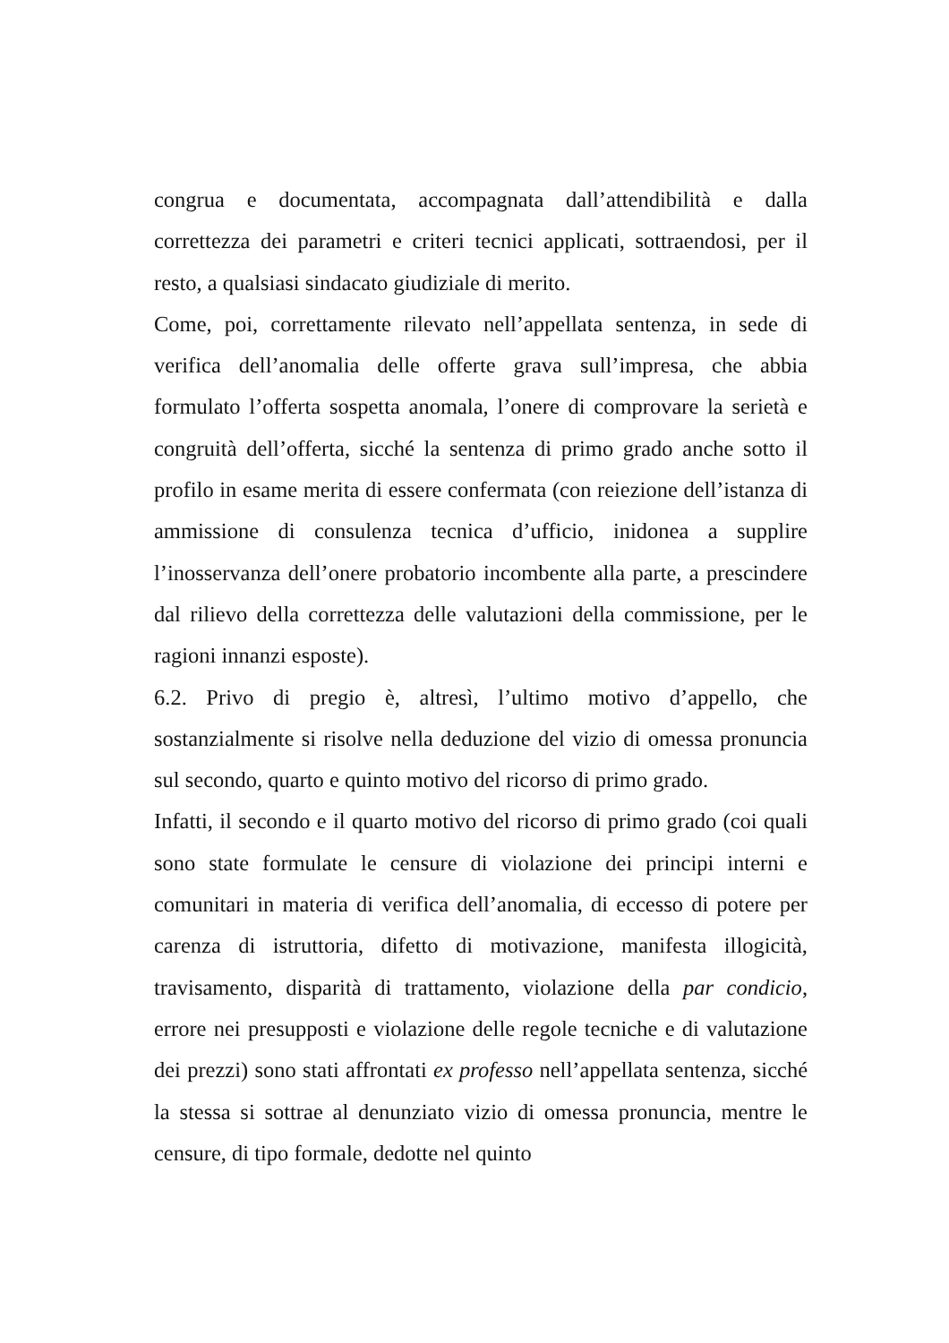congrua e documentata, accompagnata dall’attendibilità e dalla correttezza dei parametri e criteri tecnici applicati, sottraendosi, per il resto, a qualsiasi sindacato giudiziale di merito.
Come, poi, correttamente rilevato nell’appellata sentenza, in sede di verifica dell’anomalia delle offerte grava sull’impresa, che abbia formulato l’offerta sospetta anomala, l’onere di comprovare la serietà e congruità dell’offerta, sicché la sentenza di primo grado anche sotto il profilo in esame merita di essere confermata (con reiezione dell’istanza di ammissione di consulenza tecnica d’ufficio, inidonea a supplire l’inosservanza dell’onere probatorio incombente alla parte, a prescindere dal rilievo della correttezza delle valutazioni della commissione, per le ragioni innanzi esposte).
6.2. Privo di pregio è, altresì, l’ultimo motivo d’appello, che sostanzialmente si risolve nella deduzione del vizio di omessa pronuncia sul secondo, quarto e quinto motivo del ricorso di primo grado.
Infatti, il secondo e il quarto motivo del ricorso di primo grado (coi quali sono state formulate le censure di violazione dei principi interni e comunitari in materia di verifica dell’anomalia, di eccesso di potere per carenza di istruttoria, difetto di motivazione, manifesta illogicità, travisamento, disparità di trattamento, violazione della par condicio, errore nei presupposti e violazione delle regole tecniche e di valutazione dei prezzi) sono stati affrontati ex professo nell’appellata sentenza, sicché la stessa si sottrae al denunziato vizio di omessa pronuncia, mentre le censure, di tipo formale, dedotte nel quinto